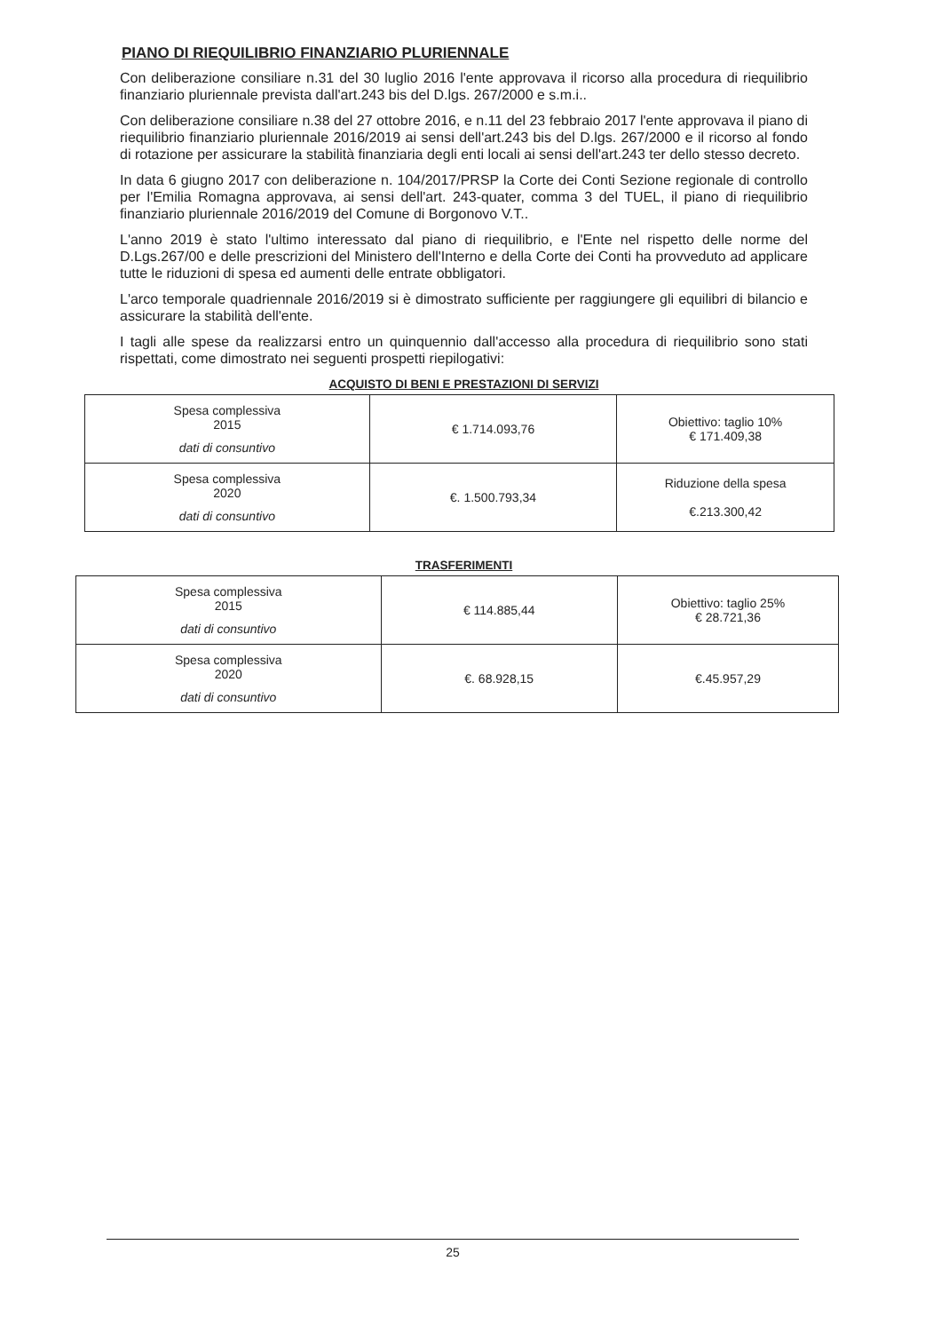PIANO DI RIEQUILIBRIO FINANZIARIO PLURIENNALE
Con deliberazione consiliare n.31 del 30 luglio 2016 l'ente approvava il ricorso alla procedura di riequilibrio finanziario pluriennale prevista dall'art.243 bis del D.lgs. 267/2000 e s.m.i..
Con deliberazione consiliare n.38 del 27 ottobre 2016, e n.11 del 23 febbraio 2017 l'ente approvava il piano di riequilibrio finanziario pluriennale 2016/2019 ai sensi dell'art.243 bis del D.lgs. 267/2000 e il ricorso al fondo di rotazione per assicurare la stabilità finanziaria degli enti locali ai sensi dell'art.243 ter dello stesso decreto.
In data 6 giugno 2017 con deliberazione n. 104/2017/PRSP la Corte dei Conti Sezione regionale di controllo per l'Emilia Romagna approvava, ai sensi dell'art. 243-quater, comma 3 del TUEL, il piano di riequilibrio finanziario pluriennale 2016/2019 del Comune di Borgonovo V.T..
L'anno 2019 è stato l'ultimo interessato dal piano di riequilibrio, e l'Ente nel rispetto delle norme del D.Lgs.267/00 e delle prescrizioni del Ministero dell'Interno e della Corte dei Conti ha provveduto ad applicare tutte le riduzioni di spesa ed aumenti delle entrate obbligatori.
L'arco temporale quadriennale 2016/2019 si è dimostrato sufficiente per raggiungere gli equilibri di bilancio e assicurare la stabilità dell'ente.
I tagli alle spese da realizzarsi entro un quinquennio dall'accesso alla procedura di riequilibrio sono stati rispettati, come dimostrato nei seguenti prospetti riepilogativi:
ACQUISTO DI BENI E PRESTAZIONI DI SERVIZI
| Spesa complessiva 2015 dati di consuntivo | € 1.714.093,76 | Obiettivo: taglio 10% € 171.409,38 |
| Spesa complessiva 2020 dati di consuntivo | €. 1.500.793,34 | Riduzione della spesa €.213.300,42 |
TRASFERIMENTI
| Spesa complessiva 2015 dati di consuntivo | € 114.885,44 | Obiettivo: taglio 25% € 28.721,36 |
| Spesa complessiva 2020 dati di consuntivo | €. 68.928,15 | €.45.957,29 |
25